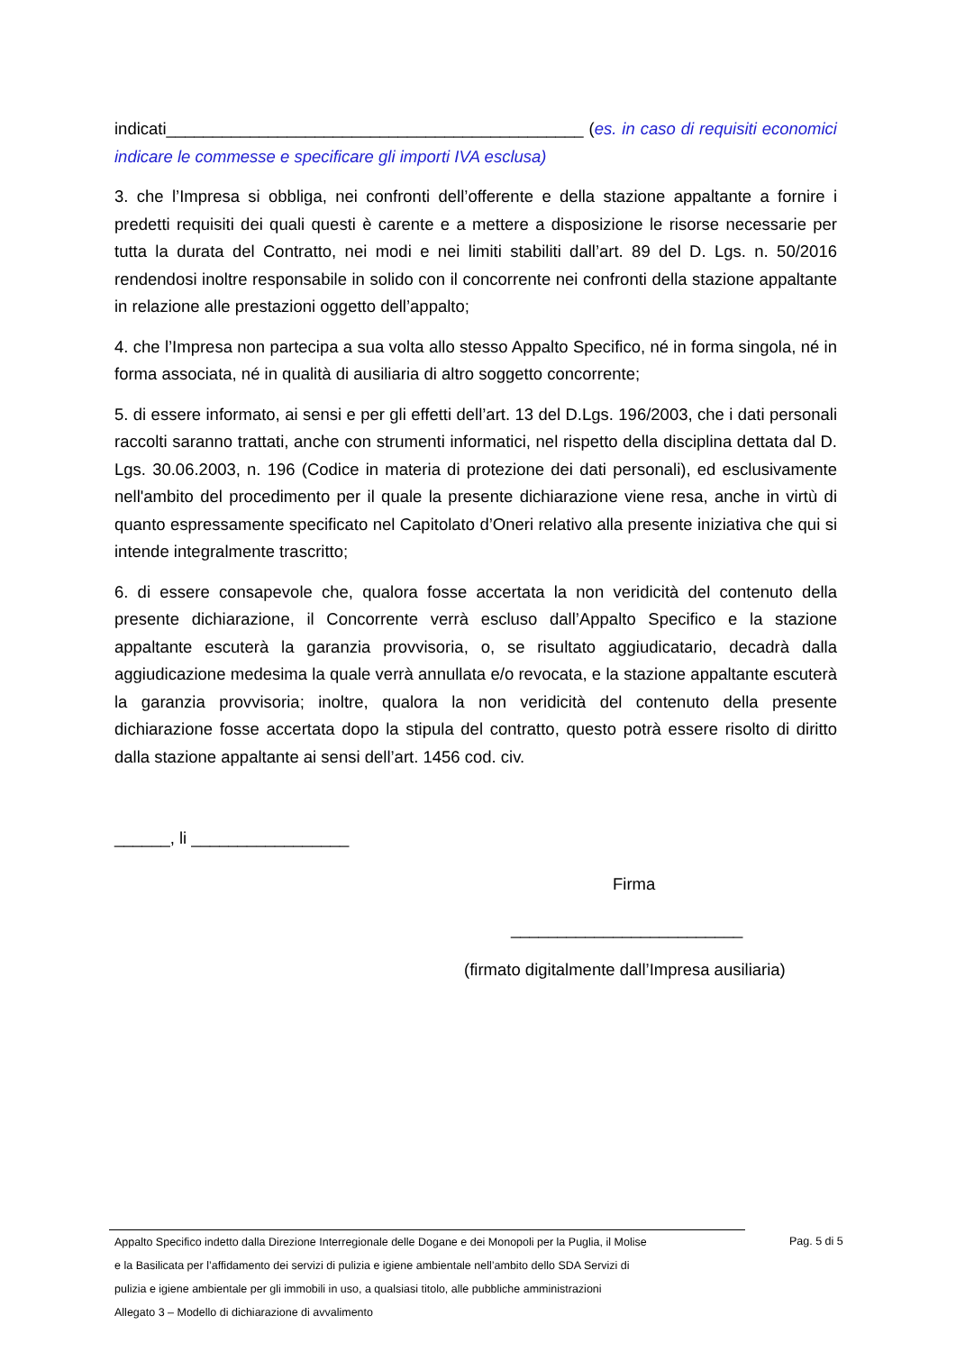indicati_____________________________________________ (es. in caso di requisiti economici indicare le commesse e specificare gli importi IVA esclusa)
3. che l’Impresa si obbliga, nei confronti dell’offerente e della stazione appaltante a fornire i predetti requisiti dei quali questi è carente e a mettere a disposizione le risorse necessarie per tutta la durata del Contratto, nei modi e nei limiti stabiliti dall’art. 89 del D. Lgs. n. 50/2016 rendendosi inoltre responsabile in solido con il concorrente nei confronti della stazione appaltante in relazione alle prestazioni oggetto dell’appalto;
4. che l’Impresa non partecipa a sua volta allo stesso Appalto Specifico, né in forma singola, né in forma associata, né in qualità di ausiliaria di altro soggetto concorrente;
5. di essere informato, ai sensi e per gli effetti dell’art. 13 del D.Lgs. 196/2003, che i dati personali raccolti saranno trattati, anche con strumenti informatici, nel rispetto della disciplina dettata dal D. Lgs. 30.06.2003, n. 196 (Codice in materia di protezione dei dati personali), ed esclusivamente nell'ambito del procedimento per il quale la presente dichiarazione viene resa, anche in virtù di quanto espressamente specificato nel Capitolato d’Oneri relativo alla presente iniziativa che qui si intende integralmente trascritto;
6. di essere consapevole che, qualora fosse accertata la non veridicità del contenuto della presente dichiarazione, il Concorrente verrà escluso dall’Appalto Specifico e la stazione appaltante escuterà la garanzia provvisoria, o, se risultato aggiudicatario, decadrà dalla aggiudicazione medesima la quale verrà annullata e/o revocata, e la stazione appaltante escuterà la garanzia provvisoria; inoltre, qualora la non veridicità del contenuto della presente dichiarazione fosse accertata dopo la stipula del contratto, questo potrà essere risolto di diritto dalla stazione appaltante ai sensi dell’art. 1456 cod. civ.
______, li _________________
Firma
_________________________
(firmato digitalmente dall’Impresa ausiliaria)
Appalto Specifico indetto dalla Direzione Interregionale delle Dogane e dei Monopoli per la Puglia, il Molise
e la Basilicata per l’affidamento dei servizi di pulizia e igiene ambientale nell’ambito dello SDA Servizi di
pulizia e igiene ambientale per gli immobili in uso, a qualsiasi titolo, alle pubbliche amministrazioni
Allegato 3 – Modello di dichiarazione di avvalimento
Pag. 5 di 5